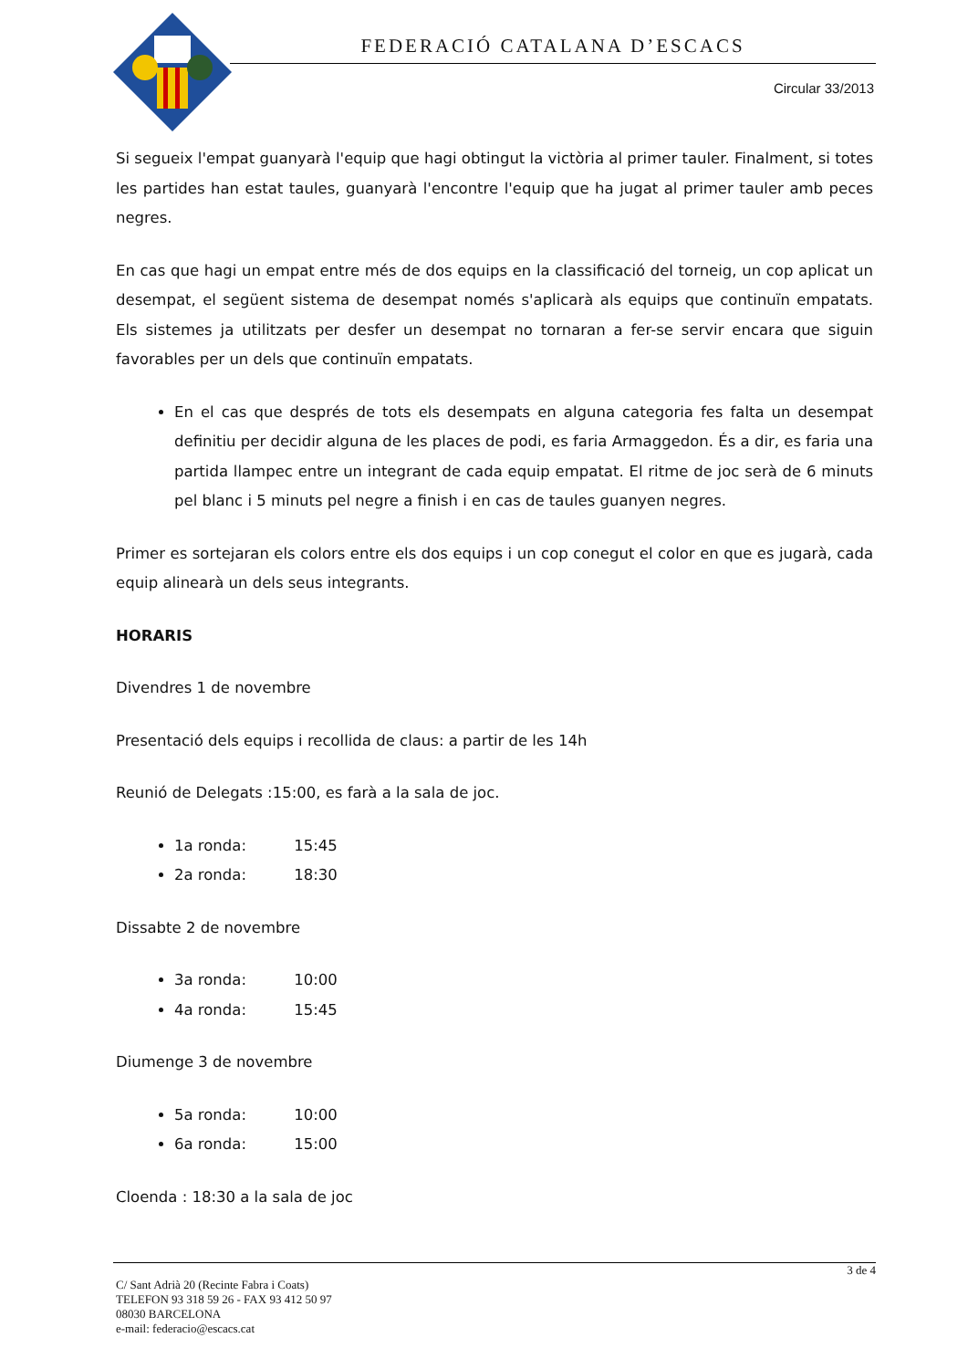FEDERACIÓ CATALANA D’ESCACS
Circular 33/2013
Si segueix l'empat guanyarà l'equip que hagi obtingut la victòria al primer tauler. Finalment, si totes les partides han estat taules, guanyarà l'encontre l'equip que ha jugat al primer tauler amb peces negres.
En cas que hagi un empat entre més de dos equips en la classificació del torneig, un cop aplicat un desempat, el següent sistema de desempat només s'aplicarà als equips que continuïn empatats. Els sistemes ja utilitzats per desfer un desempat no tornaran a fer-se servir encara que siguin favorables per un dels que continuïn empatats.
En el cas que després de tots els desempats en alguna categoria fes falta un desempat definitiu per decidir alguna de les places de podi, es faria Armaggedon. És a dir, es faria una partida llampec entre un integrant de cada equip empatat. El ritme de joc serà de 6 minuts pel blanc i 5 minuts pel negre a finish i en cas de taules guanyen negres.
Primer es sortejaran els colors entre els dos equips i un cop conegut el color en que es jugarà, cada equip alinearà un dels seus integrants.
HORARIS
Divendres 1 de novembre
Presentació dels equips i recollida de claus: a partir de les 14h
Reunió de Delegats :15:00, es farà a la sala de joc.
1a ronda: 15:45
2a ronda: 18:30
Dissabte 2 de novembre
3a ronda: 10:00
4a ronda: 15:45
Diumenge 3 de novembre
5a ronda: 10:00
6a ronda: 15:00
Cloenda : 18:30 a la sala de joc
3 de 4
C/ Sant Adrià 20 (Recinte Fabra i Coats)
TELEFON 93 318 59 26 - FAX 93 412 50 97
08030 BARCELONA
e-mail: federacio@escacs.cat